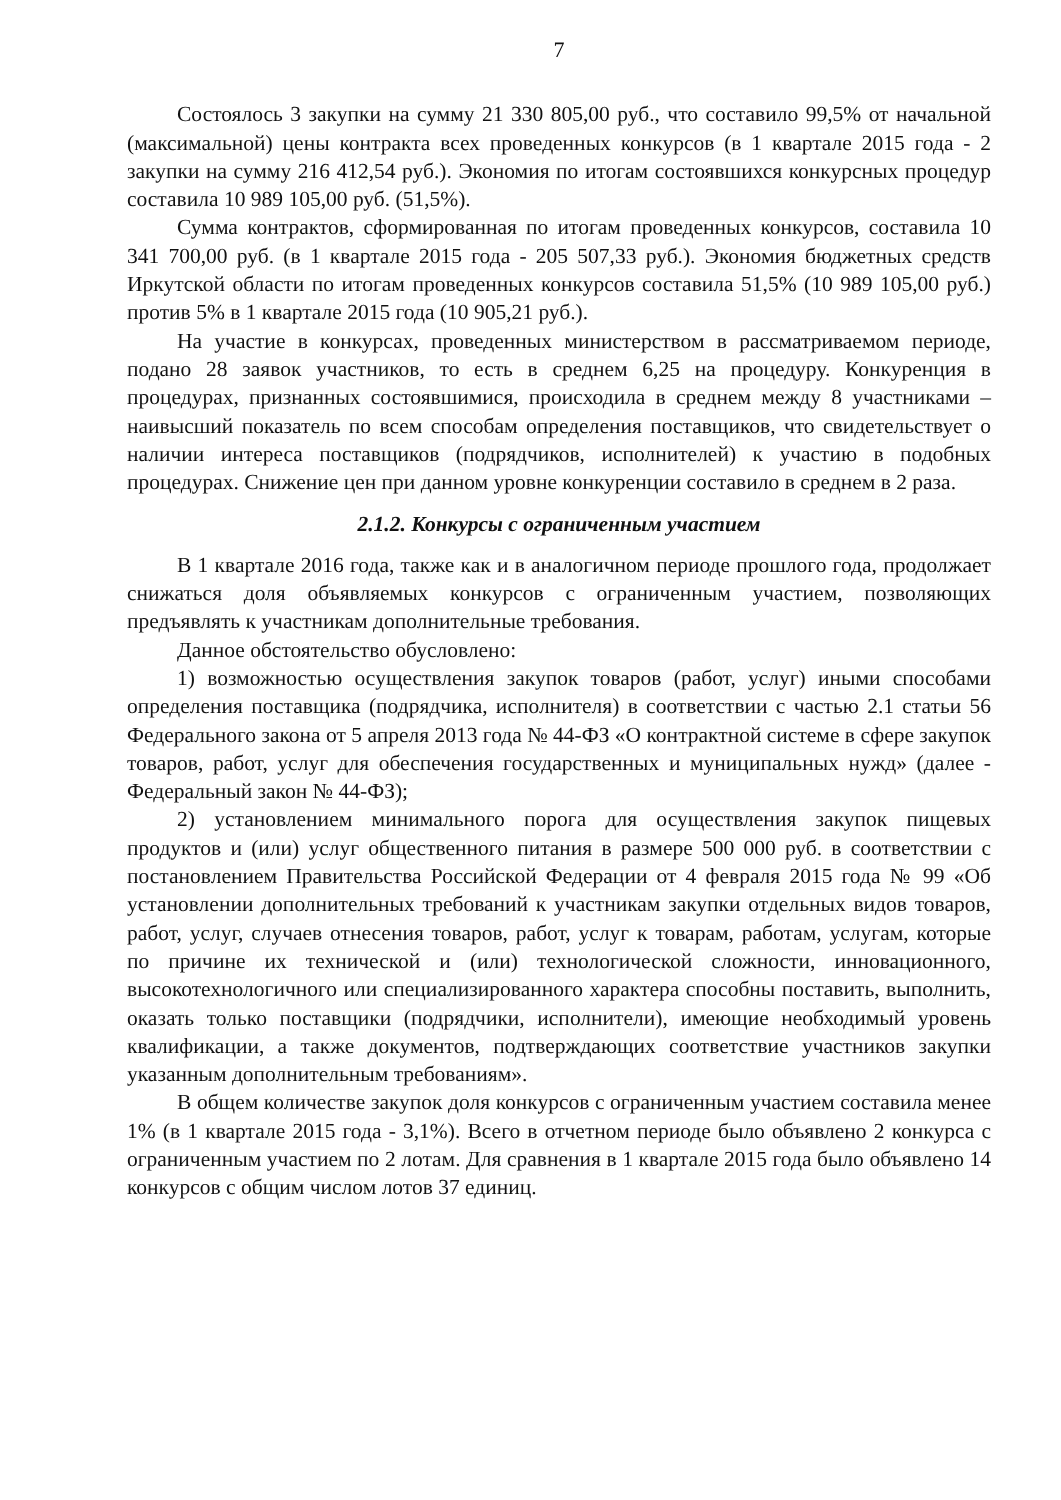7
Состоялось 3 закупки на сумму 21 330 805,00 руб., что составило 99,5% от начальной (максимальной) цены контракта всех проведенных конкурсов (в 1 квартале 2015 года - 2 закупки на сумму 216 412,54 руб.). Экономия по итогам состоявшихся конкурсных процедур составила 10 989 105,00 руб. (51,5%).
Сумма контрактов, сформированная по итогам проведенных конкурсов, составила 10 341 700,00 руб. (в 1 квартале 2015 года - 205 507,33 руб.). Экономия бюджетных средств Иркутской области по итогам проведенных конкурсов составила 51,5% (10 989 105,00 руб.) против 5% в 1 квартале 2015 года (10 905,21 руб.).
На участие в конкурсах, проведенных министерством в рассматриваемом периоде, подано 28 заявок участников, то есть в среднем 6,25 на процедуру. Конкуренция в процедурах, признанных состоявшимися, происходила в среднем между 8 участниками – наивысший показатель по всем способам определения поставщиков, что свидетельствует о наличии интереса поставщиков (подрядчиков, исполнителей) к участию в подобных процедурах. Снижение цен при данном уровне конкуренции составило в среднем в 2 раза.
2.1.2. Конкурсы с ограниченным участием
В 1 квартале 2016 года, также как и в аналогичном периоде прошлого года, продолжает снижаться доля объявляемых конкурсов с ограниченным участием, позволяющих предъявлять к участникам дополнительные требования.
Данное обстоятельство обусловлено:
1) возможностью осуществления закупок товаров (работ, услуг) иными способами определения поставщика (подрядчика, исполнителя) в соответствии с частью 2.1 статьи 56 Федерального закона от 5 апреля 2013 года № 44-ФЗ «О контрактной системе в сфере закупок товаров, работ, услуг для обеспечения государственных и муниципальных нужд» (далее - Федеральный закон № 44-ФЗ);
2) установлением минимального порога для осуществления закупок пищевых продуктов и (или) услуг общественного питания в размере 500 000 руб. в соответствии с постановлением Правительства Российской Федерации от 4 февраля 2015 года № 99 «Об установлении дополнительных требований к участникам закупки отдельных видов товаров, работ, услуг, случаев отнесения товаров, работ, услуг к товарам, работам, услугам, которые по причине их технической и (или) технологической сложности, инновационного, высокотехнологичного или специализированного характера способны поставить, выполнить, оказать только поставщики (подрядчики, исполнители), имеющие необходимый уровень квалификации, а также документов, подтверждающих соответствие участников закупки указанным дополнительным требованиям».
В общем количестве закупок доля конкурсов с ограниченным участием составила менее 1% (в 1 квартале 2015 года - 3,1%). Всего в отчетном периоде было объявлено 2 конкурса с ограниченным участием по 2 лотам. Для сравнения в 1 квартале 2015 года было объявлено 14 конкурсов с общим числом лотов 37 единиц.